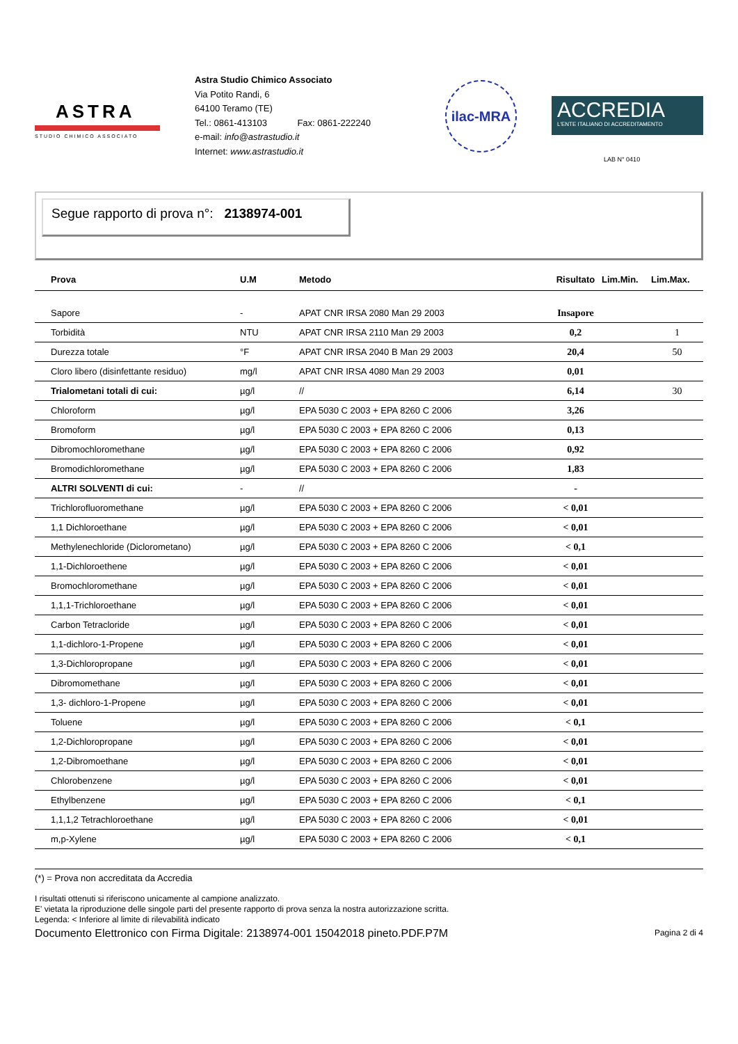ASTRA
STUDIO CHIMICO ASSOCIATO
Astra Studio Chimico Associato
Via Potito Randi, 6
64100 Teramo (TE)
Tel.: 0861-413103 Fax: 0861-222240
e-mail: info@astrastudio.it
Internet: www.astrastudio.it
ilac-MRA
ACCREDIA
L'ENTE ITALIANO DI ACCREDITAMENTO
LAB N° 0410
Segue rapporto di prova n°: 2138974-001
| Prova | U.M | Metodo | Risultato | Lim.Min. | Lim.Max. |
| --- | --- | --- | --- | --- | --- |
| Sapore | - | APAT CNR IRSA 2080 Man 29 2003 | Insapore | | |
| Torbidità | NTU | APAT CNR IRSA 2110 Man 29 2003 | 0,2 | | 1 |
| Durezza totale | °F | APAT CNR IRSA 2040 B Man 29 2003 | 20,4 | | 50 |
| Cloro libero (disinfettante residuo) | mg/l | APAT CNR IRSA 4080 Man 29 2003 | 0,01 | | |
| Trialometani totali di cui: | µg/l | // | 6,14 | | 30 |
| Chloroform | µg/l | EPA 5030 C 2003 + EPA 8260 C 2006 | 3,26 | | |
| Bromoform | µg/l | EPA 5030 C 2003 + EPA 8260 C 2006 | 0,13 | | |
| Dibromochloromethane | µg/l | EPA 5030 C 2003 + EPA 8260 C 2006 | 0,92 | | |
| Bromodichloromethane | µg/l | EPA 5030 C 2003 + EPA 8260 C 2006 | 1,83 | | |
| ALTRI SOLVENTI di cui: | - | // | - | | |
| Trichlorofluoromethane | µg/l | EPA 5030 C 2003 + EPA 8260 C 2006 | < 0,01 | | |
| 1,1 Dichloroethane | µg/l | EPA 5030 C 2003 + EPA 8260 C 2006 | < 0,01 | | |
| Methylenechloride (Diclorometano) | µg/l | EPA 5030 C 2003 + EPA 8260 C 2006 | < 0,1 | | |
| 1,1-Dichloroethene | µg/l | EPA 5030 C 2003 + EPA 8260 C 2006 | < 0,01 | | |
| Bromochloromethane | µg/l | EPA 5030 C 2003 + EPA 8260 C 2006 | < 0,01 | | |
| 1,1,1-Trichloroethane | µg/l | EPA 5030 C 2003 + EPA 8260 C 2006 | < 0,01 | | |
| Carbon Tetracloride | µg/l | EPA 5030 C 2003 + EPA 8260 C 2006 | < 0,01 | | |
| 1,1-dichloro-1-Propene | µg/l | EPA 5030 C 2003 + EPA 8260 C 2006 | < 0,01 | | |
| 1,3-Dichloropropane | µg/l | EPA 5030 C 2003 + EPA 8260 C 2006 | < 0,01 | | |
| Dibromomethane | µg/l | EPA 5030 C 2003 + EPA 8260 C 2006 | < 0,01 | | |
| 1,3- dichloro-1-Propene | µg/l | EPA 5030 C 2003 + EPA 8260 C 2006 | < 0,01 | | |
| Toluene | µg/l | EPA 5030 C 2003 + EPA 8260 C 2006 | < 0,1 | | |
| 1,2-Dichloropropane | µg/l | EPA 5030 C 2003 + EPA 8260 C 2006 | < 0,01 | | |
| 1,2-Dibromoethane | µg/l | EPA 5030 C 2003 + EPA 8260 C 2006 | < 0,01 | | |
| Chlorobenzene | µg/l | EPA 5030 C 2003 + EPA 8260 C 2006 | < 0,01 | | |
| Ethylbenzene | µg/l | EPA 5030 C 2003 + EPA 8260 C 2006 | < 0,1 | | |
| 1,1,1,2 Tetrachloroethane | µg/l | EPA 5030 C 2003 + EPA 8260 C 2006 | < 0,01 | | |
| m,p-Xylene | µg/l | EPA 5030 C 2003 + EPA 8260 C 2006 | < 0,1 | | |
(*) = Prova non accreditata da Accredia
I risultati ottenuti si riferiscono unicamente al campione analizzato.
E' vietata la riproduzione delle singole parti del presente rapporto di prova senza la nostra autorizzazione scritta.
Legenda: < Inferiore al limite di rilevabilità indicato
Documento Elettronico con Firma Digitale: 2138974-001 15042018 pineto.PDF.P7M Pagina 2 di 4